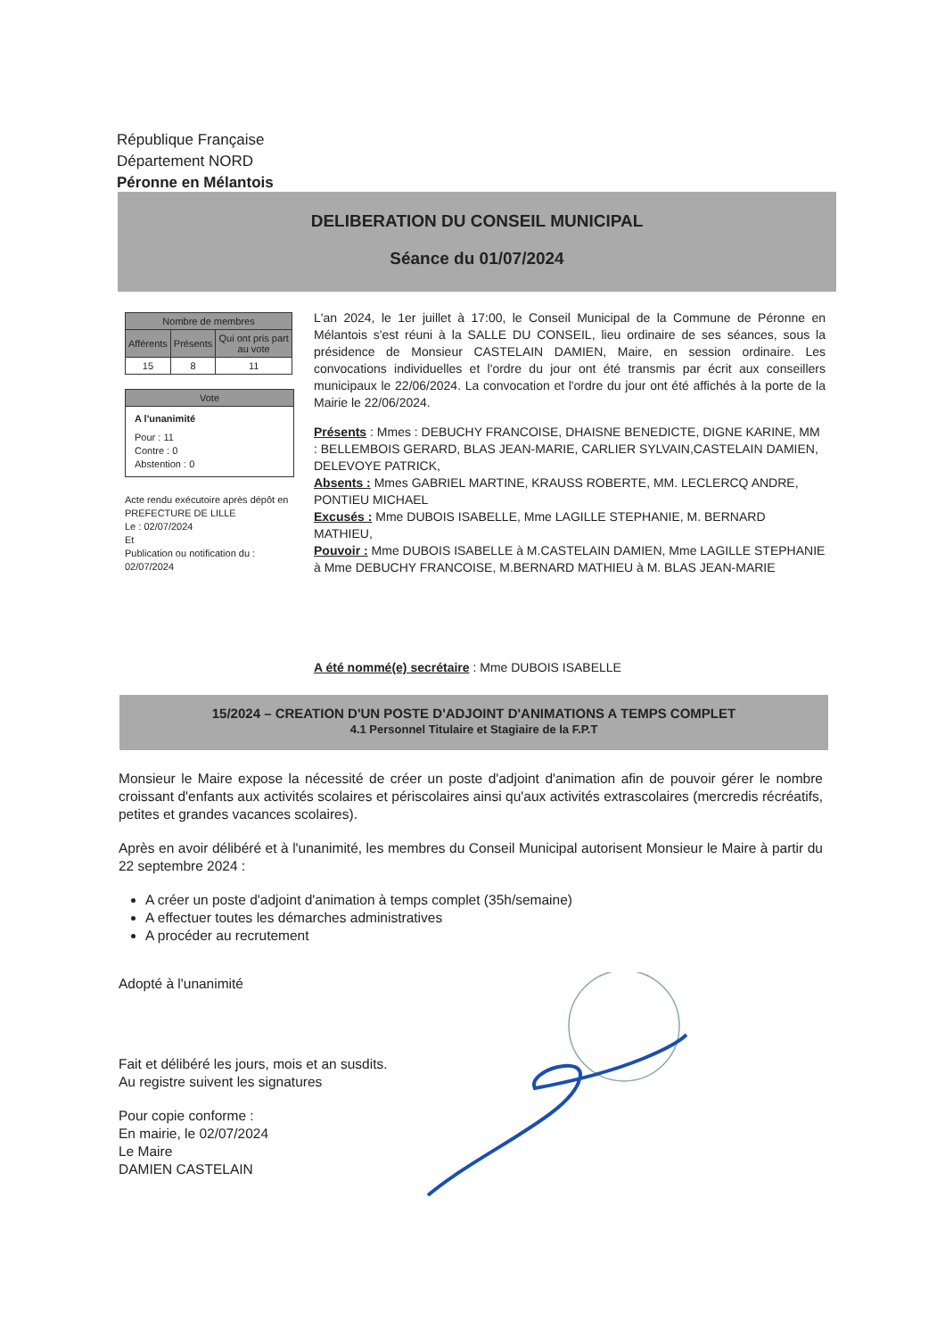République Française
Département NORD
Péronne en Mélantois
DELIBERATION DU CONSEIL MUNICIPAL
Séance du 01/07/2024
| Nombre de membres | | |
| --- | --- | --- |
| Afférents | Présents | Qui ont pris part au vote |
| 15 | 8 | 11 |
Vote
A l'unanimité
Pour : 11
Contre : 0
Abstention : 0
Acte rendu exécutoire après dépôt en PREFECTURE DE LILLE
Le : 02/07/2024
Et
Publication ou notification du :
02/07/2024
L'an 2024, le 1er juillet à 17:00, le Conseil Municipal de la Commune de Péronne en Mélantois s'est réuni à la SALLE DU CONSEIL, lieu ordinaire de ses séances, sous la présidence de Monsieur CASTELAIN DAMIEN, Maire, en session ordinaire. Les convocations individuelles et l'ordre du jour ont été transmis par écrit aux conseillers municipaux le 22/06/2024. La convocation et l'ordre du jour ont été affichés à la porte de la Mairie le 22/06/2024.
Présents : Mmes : DEBUCHY FRANCOISE, DHAISNE BENEDICTE, DIGNE KARINE, MM : BELLEMBOIS GERARD, BLAS JEAN-MARIE, CARLIER SYLVAIN,CASTELAIN DAMIEN, DELEVOYE PATRICK,
Absents : Mmes GABRIEL MARTINE, KRAUSS ROBERTE, MM. LECLERCQ ANDRE, PONTIEU MICHAEL
Excusés : Mme DUBOIS ISABELLE, Mme LAGILLE STEPHANIE, M. BERNARD MATHIEU,
Pouvoir : Mme DUBOIS ISABELLE à M.CASTELAIN DAMIEN, Mme LAGILLE STEPHANIE à Mme DEBUCHY FRANCOISE, M.BERNARD MATHIEU à M. BLAS JEAN-MARIE
A été nommé(e) secrétaire : Mme DUBOIS ISABELLE
15/2024 – CREATION D'UN POSTE D'ADJOINT D'ANIMATIONS A TEMPS COMPLET
4.1 Personnel Titulaire et Stagiaire de la F.P.T
Monsieur le Maire expose la nécessité de créer un poste d'adjoint d'animation afin de pouvoir gérer le nombre croissant d'enfants aux activités scolaires et périscolaires ainsi qu'aux activités extrascolaires (mercredis récréatifs, petites et grandes vacances scolaires).
Après en avoir délibéré et à l'unanimité, les membres du Conseil Municipal autorisent Monsieur le Maire à partir du 22 septembre 2024 :
A créer un poste d'adjoint d'animation à temps complet (35h/semaine)
A effectuer toutes les démarches administratives
A procéder au recrutement
Adopté à l'unanimité
Fait et délibéré les jours, mois et an susdits.
Au registre suivent les signatures
Pour copie conforme :
En mairie, le 02/07/2024
Le Maire
DAMIEN CASTELAIN